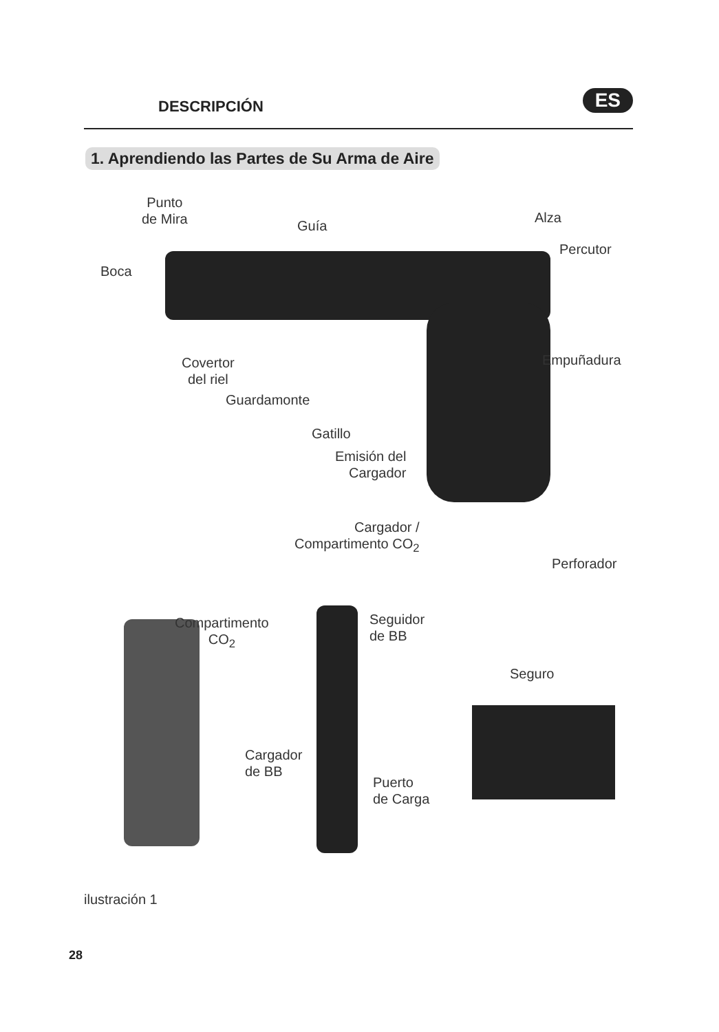DESCRIPCIÓN ES
1. Aprendiendo las Partes de Su Arma de Aire
Punto
de Mira
Guía
Alza
Percutor
Boca
Covertor
del riel
Empuñadura
Guardamonte
Gatillo
Emisión del
Cargador
Cargador /
Compartimento CO<sub>2</sub>
Perforador
Compartimento
CO<sub>2</sub>
Seguidor
de BB
Seguro
Cargador
de BB
Puerto
de Carga
ilustración 1
28